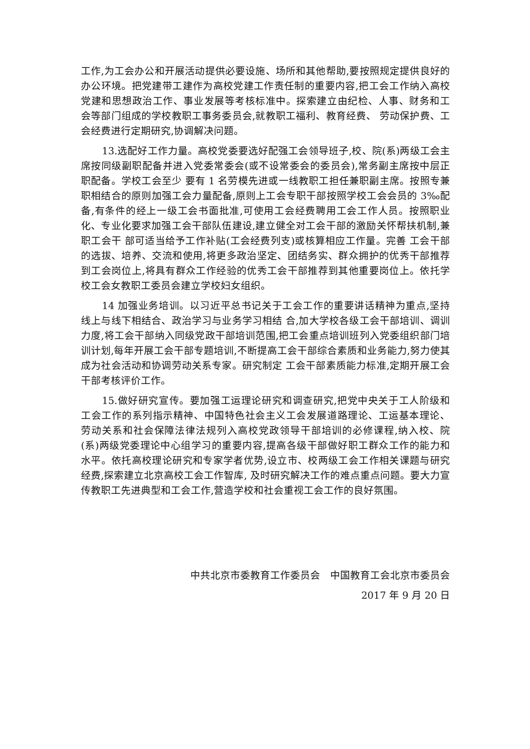工作,为工会办公和开展活动提供必要设施、场所和其他帮助,要按照规定提供良好的办公环境。把党建带工建作为高校党建工作责任制的重要内容,把工会工作纳入高校党建和思想政治工作、事业发展等考核标准中。探索建立由纪检、人事、财务和工会等部门组成的学校教职工事务委员会,就教职工福利、教育经费、 劳动保护费、工会经费进行定期研究,协调解决问题。
13.选配好工作力量。高校党委要选好配强工会领导班子,校、院(系)两级工会主席按同级副职配备并进入党委常委会(或不设常委会的委员会),常务副主席按中层正职配备。学校工会至少 要有 1 名劳模先进或一线教职工担任兼职副主席。按照专兼职相结合的原则加强工会力量配备,原则上工会专职干部按照学校工会会员的 3‰配备,有条件的经上一级工会书面批准,可使用工会经费聘用工会工作人员。按照职业化、专业化要求加强工会干部队伍建设,建立健全对工会干部的激励关怀帮扶机制,兼职工会干 部可适当给予工作补贴(工会经费列支)或核算相应工作量。完善 工会干部的选拔、培养、交流和使用,将更多政治坚定、团结务实、群众拥护的优秀干部推荐到工会岗位上,将具有群众工作经验的优秀工会干部推荐到其他重要岗位上。依托学校工会女教职工委员会建立学校妇女组织。
14 加强业务培训。以习近平总书记关于工会工作的重要讲话精神为重点,坚持线上与线下相结合、政治学习与业务学习相结 合,加大学校各级工会干部培训、调训力度,将工会干部纳入同级党政干部培训范围,把工会重点培训班列入党委组织部门培训计划,每年开展工会干部专题培训,不断提高工会干部综合素质和业务能力,努力使其成为社会活动和协调劳动关系专家。研究制定 工会干部素质能力标准,定期开展工会干部考核评价工作。
15.做好研究宣传。要加强工运理论研究和调查研究,把党中央关于工人阶级和工会工作的系列指示精神、中国特色社会主义工会发展道路理论、工运基本理论、劳动关系和社会保障法律法规列入高校党政领导干部培训的必修课程,纳入校、院(系)两级党委理论中心组学习的重要内容,提高各级干部做好职工群众工作的能力和水平。依托高校理论研究和专家学者优势,设立市、校两级工会工作相关课题与研究经费,探索建立北京高校工会工作智库, 及时研究解决工作的难点重点问题。要大力宣传教职工先进典型和工会工作,营造学校和社会重视工会工作的良好氛围。
中共北京市委教育工作委员会　中国教育工会北京市委员会
2017 年 9 月 20 日